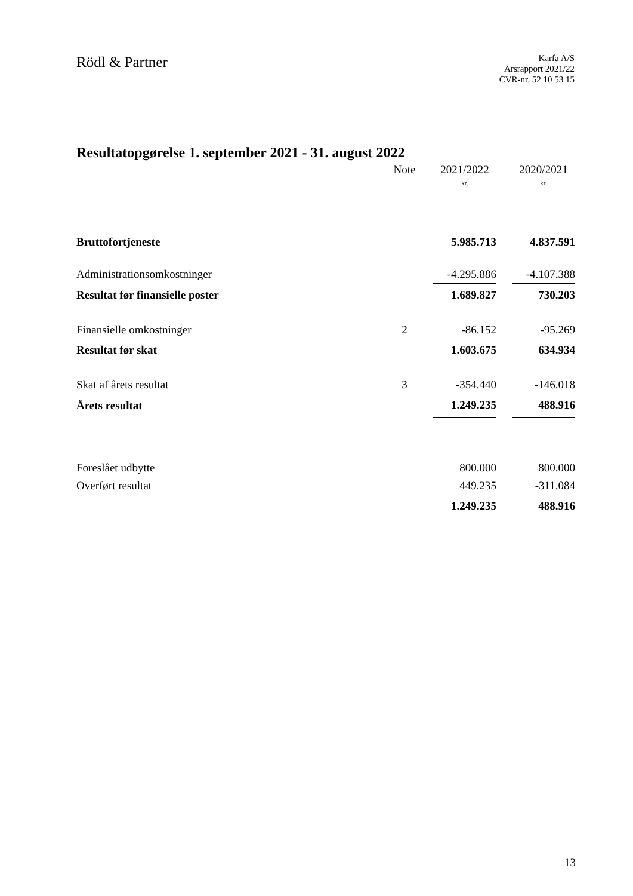Rödl & Partner
Karfa A/S
Årsrapport 2021/22
CVR-nr. 52 10 53 15
Resultatopgørelse 1. september 2021 - 31. august 2022
| | Note | | 2021/2022 | | 2020/2021 |
| | | | kr. | | kr. |
| Bruttofortjeneste | | | 5.985.713 | | 4.837.591 |
| Administrationsomkostninger | | | -4.295.886 | | -4.107.388 |
| Resultat før finansielle poster | | | 1.689.827 | | 730.203 |
| Finansielle omkostninger | 2 | | -86.152 | | -95.269 |
| Resultat før skat | | | 1.603.675 | | 634.934 |
| Skat af årets resultat | 3 | | -354.440 | | -146.018 |
| Årets resultat | | | 1.249.235 | | 488.916 |
| Foreslået udbytte | | | 800.000 | | 800.000 |
| Overført resultat | | | 449.235 | | -311.084 |
| | | | 1.249.235 | | 488.916 |
13